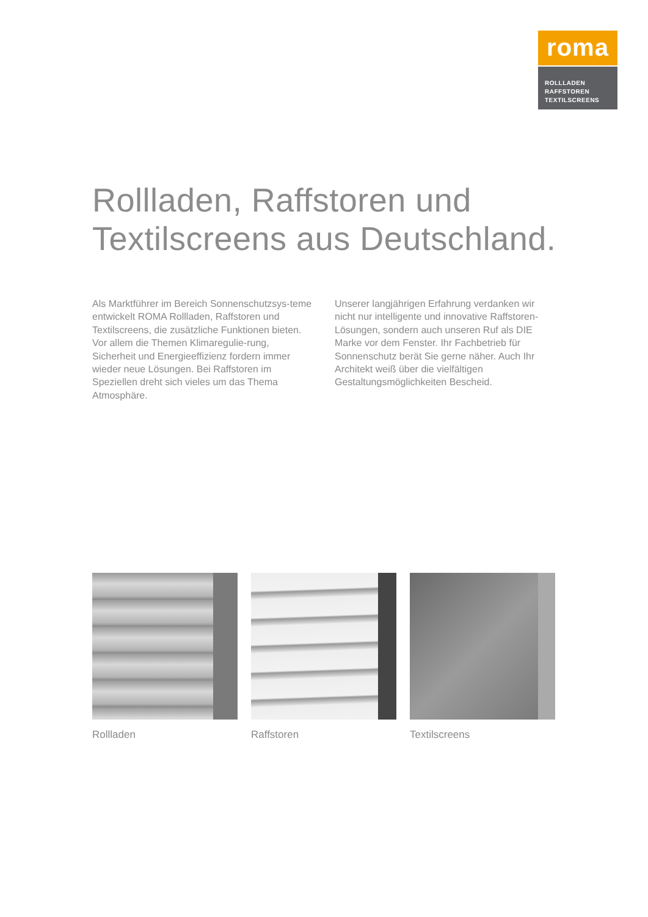roma
ROLLLADEN
RAFFSTOREN
TEXTILSCREENS
Rollladen, Raffstoren und
Textilscreens aus Deutschland.
Als Marktführer im Bereich Sonnenschutzsys-teme entwickelt ROMA Rollladen, Raffstoren und Textilscreens, die zusätzliche Funktionen bieten. Vor allem die Themen Klimaregulie-rung, Sicherheit und Energieeffizienz fordern immer wieder neue Lösungen. Bei Raffstoren im Speziellen dreht sich vieles um das Thema Atmosphäre.
Unserer langjährigen Erfahrung verdanken wir nicht nur intelligente und innovative Raffstoren-Lösungen, sondern auch unseren Ruf als DIE Marke vor dem Fenster. Ihr Fachbetrieb für Sonnenschutz berät Sie gerne näher. Auch Ihr Architekt weiß über die vielfältigen Gestaltungsmöglichkeiten Bescheid.
Rollladen Raffstoren Textilscreens